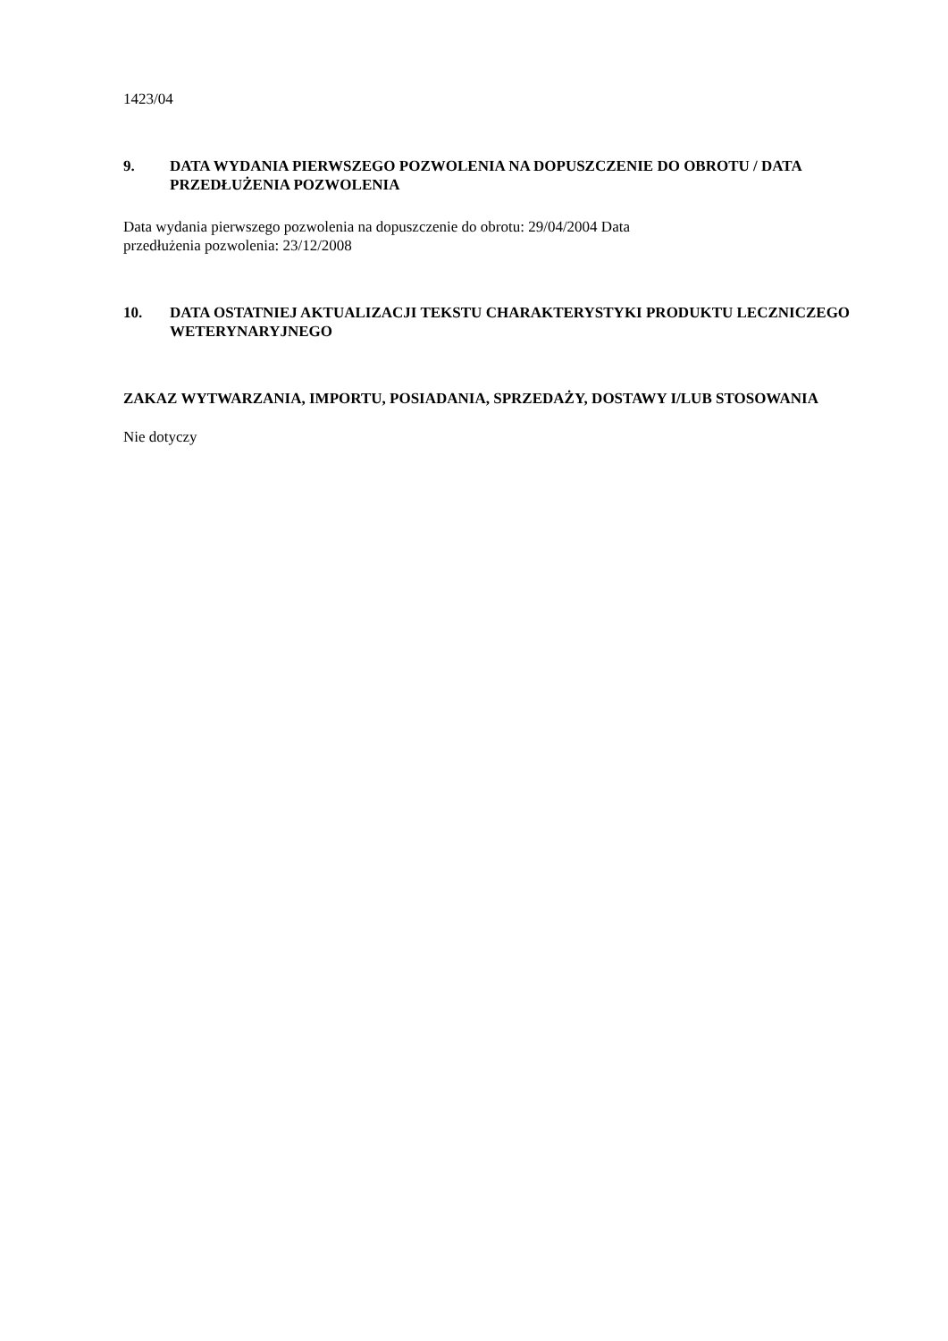1423/04
9. DATA WYDANIA PIERWSZEGO POZWOLENIA NA DOPUSZCZENIE DO OBROTU / DATA PRZEDŁUŻENIA POZWOLENIA
Data wydania pierwszego pozwolenia na dopuszczenie do obrotu: 29/04/2004 Data
przedłużenia pozwolenia: 23/12/2008
10. DATA OSTATNIEJ AKTUALIZACJI TEKSTU CHARAKTERYSTYKI PRODUKTU LECZNICZEGO WETERYNARYJNEGO
ZAKAZ WYTWARZANIA, IMPORTU, POSIADANIA, SPRZEDAŻY, DOSTAWY I/LUB STOSOWANIA
Nie dotyczy